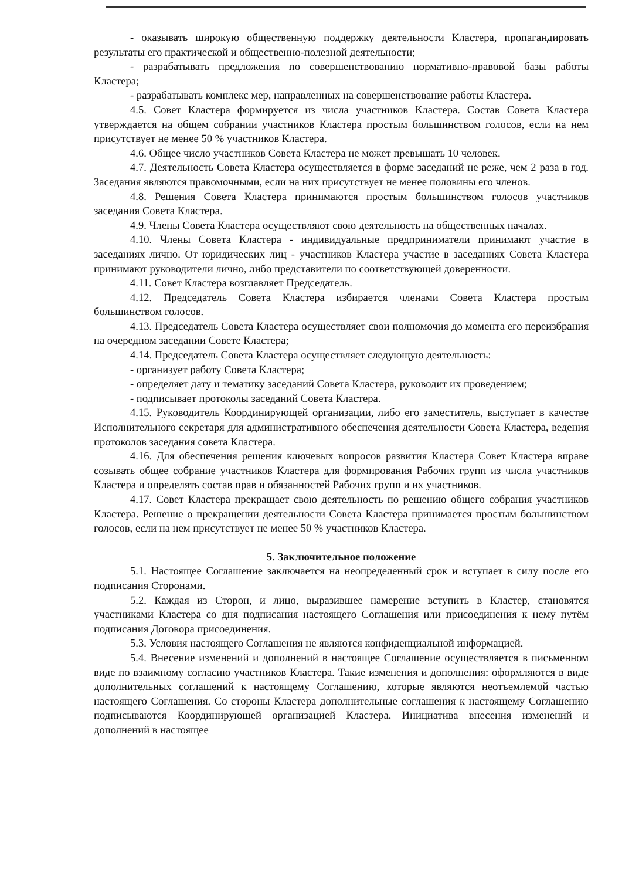- оказывать широкую общественную поддержку деятельности Кластера, пропагандировать результаты его практической и общественно-полезной деятельности;
- разрабатывать предложения по совершенствованию нормативно-правовой базы работы Кластера;
- разрабатывать комплекс мер, направленных на совершенствование работы Кластера.
4.5. Совет Кластера формируется из числа участников Кластера. Состав Совета Кластера утверждается на общем собрании участников Кластера простым большинством голосов, если на нем присутствует не менее 50 % участников Кластера.
4.6. Общее число участников Совета Кластера не может превышать 10 человек.
4.7. Деятельность Совета Кластера осуществляется в форме заседаний не реже, чем 2 раза в год. Заседания являются правомочными, если на них присутствует не менее половины его членов.
4.8. Решения Совета Кластера принимаются простым большинством голосов участников заседания Совета Кластера.
4.9. Члены Совета Кластера осуществляют свою деятельность на общественных началах.
4.10. Члены Совета Кластера - индивидуальные предприниматели принимают участие в заседаниях лично. От юридических лиц - участников Кластера участие в заседаниях Совета Кластера принимают руководители лично, либо представители по соответствующей доверенности.
4.11. Совет Кластера возглавляет Председатель.
4.12. Председатель Совета Кластера избирается членами Совета Кластера простым большинством голосов.
4.13. Председатель Совета Кластера осуществляет свои полномочия до момента его переизбрания на очередном заседании Совете Кластера;
4.14. Председатель Совета Кластера осуществляет следующую деятельность:
- организует работу Совета Кластера;
- определяет дату и тематику заседаний Совета Кластера, руководит их проведением;
- подписывает протоколы заседаний Совета Кластера.
4.15. Руководитель Координирующей организации, либо его заместитель, выступает в качестве Исполнительного секретаря для административного обеспечения деятельности Совета Кластера, ведения протоколов заседания совета Кластера.
4.16. Для обеспечения решения ключевых вопросов развития Кластера Совет Кластера вправе созывать общее собрание участников Кластера для формирования Рабочих групп из числа участников Кластера и определять состав прав и обязанностей Рабочих групп и их участников.
4.17. Совет Кластера прекращает свою деятельность по решению общего собрания участников Кластера. Решение о прекращении деятельности Совета Кластера принимается простым большинством голосов, если на нем присутствует не менее 50 % участников Кластера.
5. Заключительное положение
5.1. Настоящее Соглашение заключается на неопределенный срок и вступает в силу после его подписания Сторонами.
5.2. Каждая из Сторон, и лицо, выразившее намерение вступить в Кластер, становятся участниками Кластера со дня подписания настоящего Соглашения или присоединения к нему путём подписания Договора присоединения.
5.3. Условия настоящего Соглашения не являются конфиденциальной информацией.
5.4. Внесение изменений и дополнений в настоящее Соглашение осуществляется в письменном виде по взаимному согласию участников Кластера. Такие изменения и дополнения: оформляются в виде дополнительных соглашений к настоящему Соглашению, которые являются неотъемлемой частью настоящего Соглашения. Со стороны Кластера дополнительные соглашения к настоящему Соглашению подписываются Координирующей организацией Кластера. Инициатива внесения изменений и дополнений в настоящее